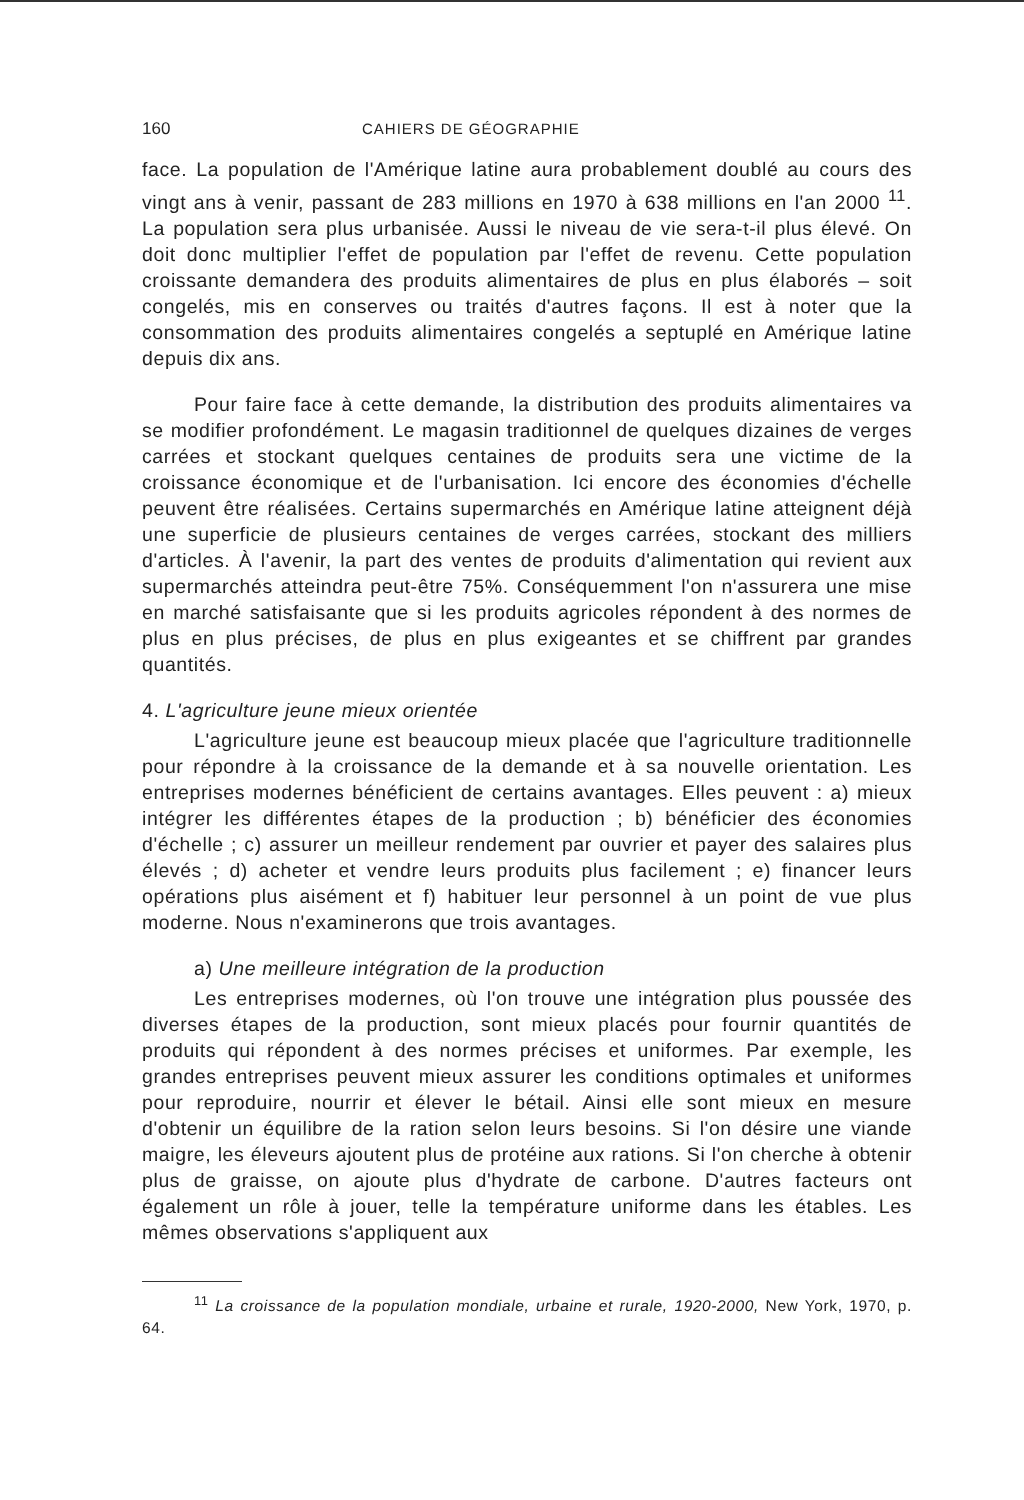160 CAHIERS DE GÉOGRAPHIE
face. La population de l'Amérique latine aura probablement doublé au cours des vingt ans à venir, passant de 283 millions en 1970 à 638 millions en l'an 2000 <sup>11</sup>. La population sera plus urbanisée. Aussi le niveau de vie sera-t-il plus élevé. On doit donc multiplier l'effet de population par l'effet de revenu. Cette population croissante demandera des produits alimentaires de plus en plus élaborés – soit congelés, mis en conserves ou traités d'autres façons. Il est à noter que la consommation des produits alimentaires congelés a septuplé en Amérique latine depuis dix ans.
Pour faire face à cette demande, la distribution des produits alimentaires va se modifier profondément. Le magasin traditionnel de quelques dizaines de verges carrées et stockant quelques centaines de produits sera une victime de la croissance économique et de l'urbanisation. Ici encore des économies d'échelle peuvent être réalisées. Certains supermarchés en Amérique latine atteignent déjà une superficie de plusieurs centaines de verges carrées, stockant des milliers d'articles. À l'avenir, la part des ventes de produits d'alimentation qui revient aux supermarchés atteindra peut-être 75%. Conséquemment l'on n'assurera une mise en marché satisfaisante que si les produits agricoles répondent à des normes de plus en plus précises, de plus en plus exigeantes et se chiffrent par grandes quantités.
4. L'agriculture jeune mieux orientée
L'agriculture jeune est beaucoup mieux placée que l'agriculture traditionnelle pour répondre à la croissance de la demande et à sa nouvelle orientation. Les entreprises modernes bénéficient de certains avantages. Elles peuvent : a) mieux intégrer les différentes étapes de la production ; b) bénéficier des économies d'échelle ; c) assurer un meilleur rendement par ouvrier et payer des salaires plus élevés ; d) acheter et vendre leurs produits plus facilement ; e) financer leurs opérations plus aisément et f) habituer leur personnel à un point de vue plus moderne. Nous n'examinerons que trois avantages.
a) Une meilleure intégration de la production
Les entreprises modernes, où l'on trouve une intégration plus poussée des diverses étapes de la production, sont mieux placés pour fournir quantités de produits qui répondent à des normes précises et uniformes. Par exemple, les grandes entreprises peuvent mieux assurer les conditions optimales et uniformes pour reproduire, nourrir et élever le bétail. Ainsi elle sont mieux en mesure d'obtenir un équilibre de la ration selon leurs besoins. Si l'on désire une viande maigre, les éleveurs ajoutent plus de protéine aux rations. Si l'on cherche à obtenir plus de graisse, on ajoute plus d'hydrate de carbone. D'autres facteurs ont également un rôle à jouer, telle la température uniforme dans les étables. Les mêmes observations s'appliquent aux
<sup>11</sup> La croissance de la population mondiale, urbaine et rurale, 1920-2000, New York, 1970, p. 64.